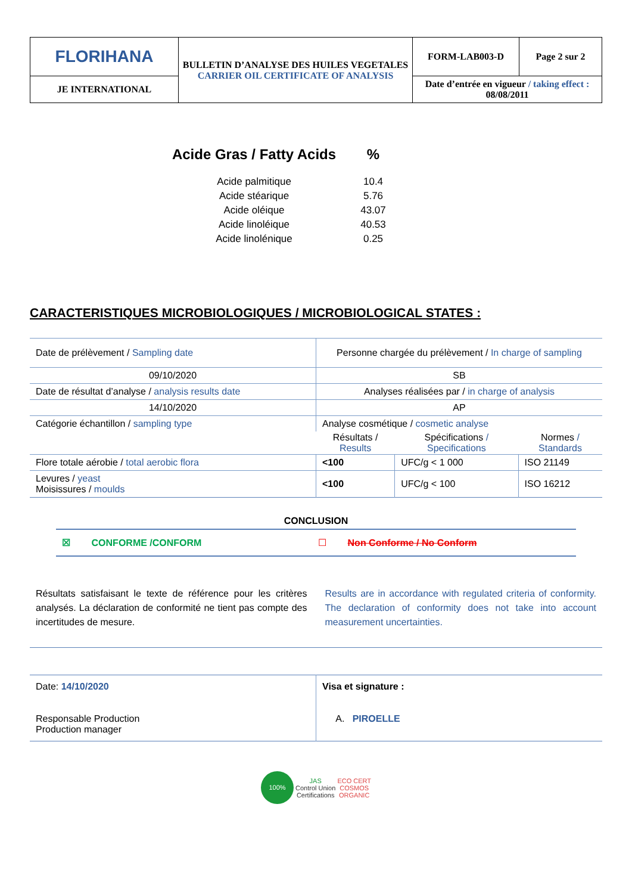| FLORIHANA | BULLETIN D’ANALYSE DES HUILES VEGETALES CARRIER OIL CERTIFICATE OF ANALYSIS | FORM-LAB003-D | Page 2 sur 2 |
| JE INTERNATIONAL | | Date d’entrée en vigueur / taking effect : 08/08/2011 | |
| Acide Gras / Fatty Acids | % |
| Acide palmitique | 10.4 |
| Acide stéarique | 5.76 |
| Acide oléique | 43.07 |
| Acide linoléique | 40.53 |
| Acide linolénique | 0.25 |
CARACTERISTIQUES MICROBIOLOGIQUES / MICROBIOLOGICAL STATES :
| Date de prélèvement / Sampling date | Personne chargée du prélèvement / In charge of sampling | | |
| 09/10/2020 | SB | | |
| Date de résultat d’analyse / analysis results date | Analyses réalisées par / in charge of analysis | | |
| 14/10/2020 | AP | | |
| Catégorie échantillon / sampling type | Analyse cosmétique / cosmetic analyse | | |
| | Résultats / Results | Spécifications / Specifications | Normes / Standards |
| Flore totale aérobie / total aerobic flora | <100 | UFC/g < 1 000 | ISO 21149 |
| Levures / yeast Moisissures / moulds | <100 | UFC/g < 100 | ISO 16212 |
CONCLUSION
☒ CONFORME /CONFORM ☐ Non Conforme / No Conform
Résultats satisfaisant le texte de référence pour les critères analysés. La déclaration de conformité ne tient pas compte des incertitudes de mesure.
Results are in accordance with regulated criteria of conformity. The declaration of conformity does not take into account measurement uncertainties.
| Date: 14/10/2020 Responsable Production Production manager | Visa et signature : A. PIROELLE |
100% JAS
Control Union
Certifications ECO CERT
COSMOS
ORGANIC